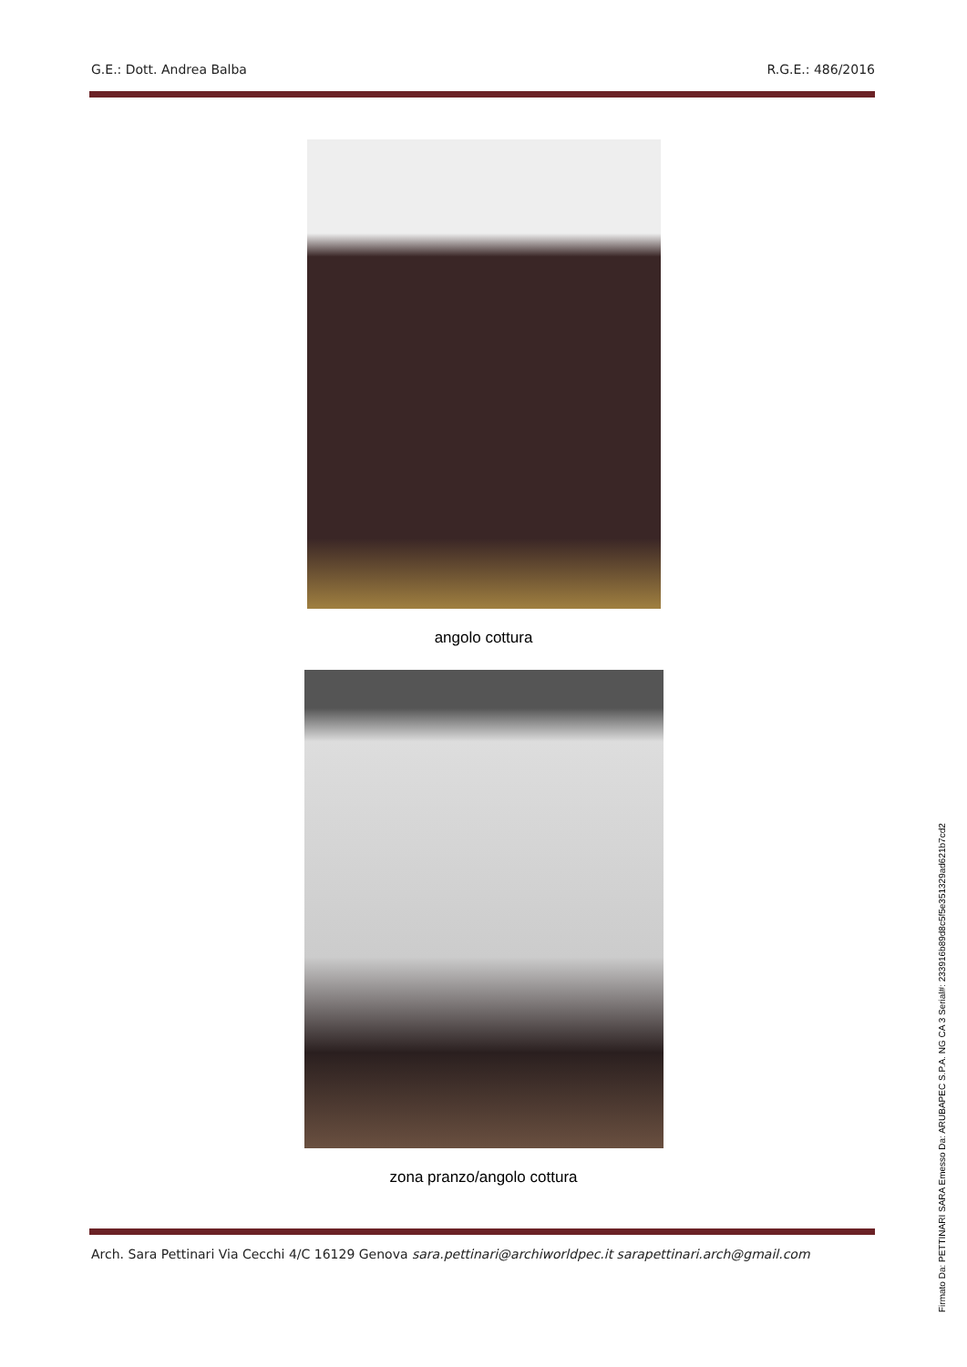G.E.: Dott. Andrea Balba R.G.E.: 486/2016
angolo cottura
zona pranzo/angolo cottura
Arch. Sara Pettinari Via Cecchi 4/C 16129 Genova sara.pettinari@archiworldpec.it sarapettinari.arch@gmail.com
Firmato Da: PETTINARI SARA Emesso Da: ARUBAPEC S.P.A. NG CA 3 Serial#: 233916b89d8c5f5e351329ad621b7cd2